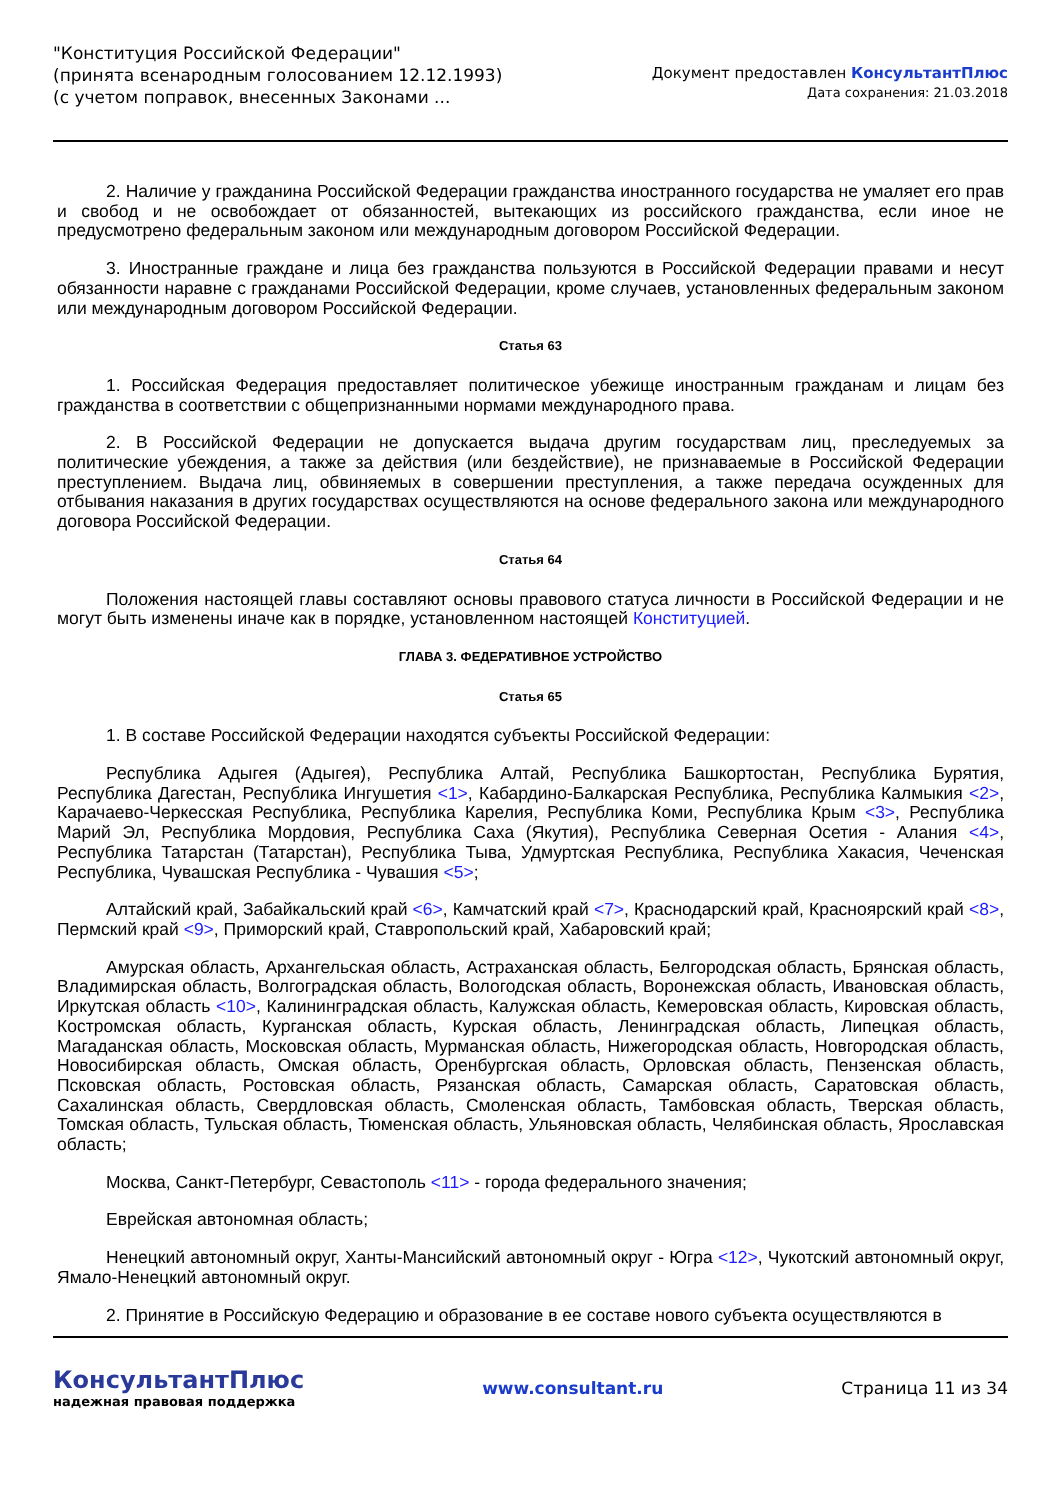"Конституция Российской Федерации"
(принята всенародным голосованием 12.12.1993)
(с учетом поправок, внесенных Законами ...
Документ предоставлен КонсультантПлюс
Дата сохранения: 21.03.2018
2. Наличие у гражданина Российской Федерации гражданства иностранного государства не умаляет его прав и свобод и не освобождает от обязанностей, вытекающих из российского гражданства, если иное не предусмотрено федеральным законом или международным договором Российской Федерации.
3. Иностранные граждане и лица без гражданства пользуются в Российской Федерации правами и несут обязанности наравне с гражданами Российской Федерации, кроме случаев, установленных федеральным законом или международным договором Российской Федерации.
Статья 63
1. Российская Федерация предоставляет политическое убежище иностранным гражданам и лицам без гражданства в соответствии с общепризнанными нормами международного права.
2. В Российской Федерации не допускается выдача другим государствам лиц, преследуемых за политические убеждения, а также за действия (или бездействие), не признаваемые в Российской Федерации преступлением. Выдача лиц, обвиняемых в совершении преступления, а также передача осужденных для отбывания наказания в других государствах осуществляются на основе федерального закона или международного договора Российской Федерации.
Статья 64
Положения настоящей главы составляют основы правового статуса личности в Российской Федерации и не могут быть изменены иначе как в порядке, установленном настоящей Конституцией.
ГЛАВА 3. ФЕДЕРАТИВНОЕ УСТРОЙСТВО
Статья 65
1. В составе Российской Федерации находятся субъекты Российской Федерации:
Республика Адыгея (Адыгея), Республика Алтай, Республика Башкортостан, Республика Бурятия, Республика Дагестан, Республика Ингушетия <1>, Кабардино-Балкарская Республика, Республика Калмыкия <2>, Карачаево-Черкесская Республика, Республика Карелия, Республика Коми, Республика Крым <3>, Республика Марий Эл, Республика Мордовия, Республика Саха (Якутия), Республика Северная Осетия - Алания <4>, Республика Татарстан (Татарстан), Республика Тыва, Удмуртская Республика, Республика Хакасия, Чеченская Республика, Чувашская Республика - Чувашия <5>;
Алтайский край, Забайкальский край <6>, Камчатский край <7>, Краснодарский край, Красноярский край <8>, Пермский край <9>, Приморский край, Ставропольский край, Хабаровский край;
Амурская область, Архангельская область, Астраханская область, Белгородская область, Брянская область, Владимирская область, Волгоградская область, Вологодская область, Воронежская область, Ивановская область, Иркутская область <10>, Калининградская область, Калужская область, Кемеровская область, Кировская область, Костромская область, Курганская область, Курская область, Ленинградская область, Липецкая область, Магаданская область, Московская область, Мурманская область, Нижегородская область, Новгородская область, Новосибирская область, Омская область, Оренбургская область, Орловская область, Пензенская область, Псковская область, Ростовская область, Рязанская область, Самарская область, Саратовская область, Сахалинская область, Свердловская область, Смоленская область, Тамбовская область, Тверская область, Томская область, Тульская область, Тюменская область, Ульяновская область, Челябинская область, Ярославская область;
Москва, Санкт-Петербург, Севастополь <11> - города федерального значения;
Еврейская автономная область;
Ненецкий автономный округ, Ханты-Мансийский автономный округ - Югра <12>, Чукотский автономный округ, Ямало-Ненецкий автономный округ.
2. Принятие в Российскую Федерацию и образование в ее составе нового субъекта осуществляются в
КонсультантПлюс
надежная правовая поддержка
www.consultant.ru Страница 11 из 34